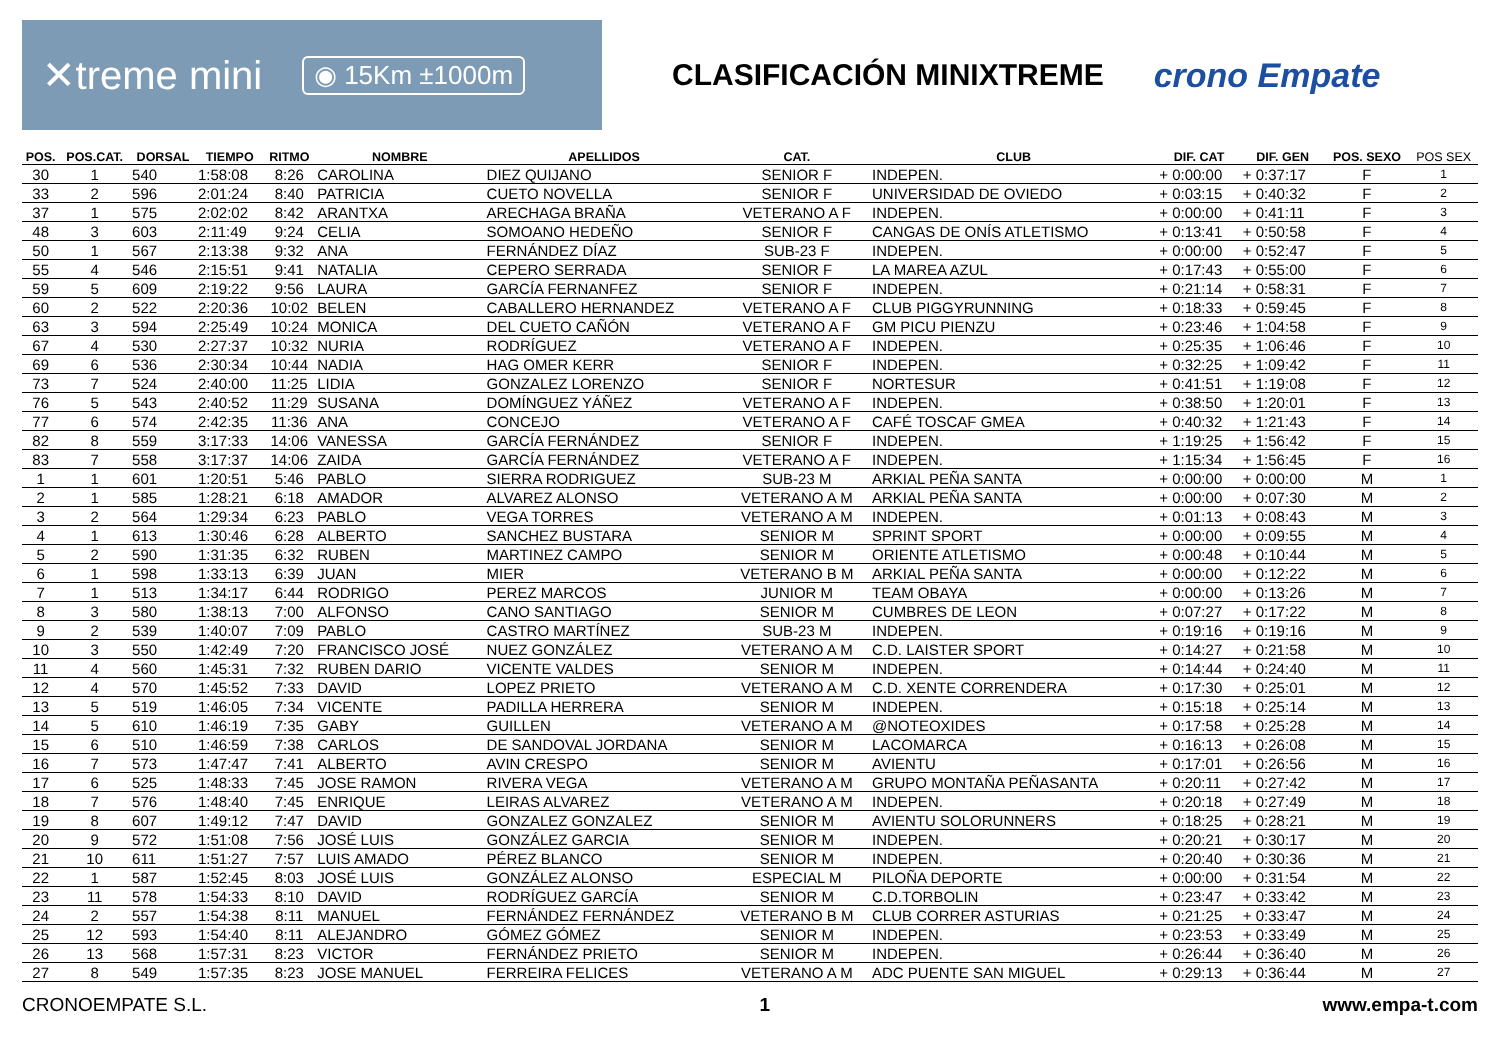✕treme mini ◉ 15Km ±1000m
CLASIFICACIÓN MINIXTREME crono Empate
| POS. | POS.CAT. | DORSAL | TIEMPO | RITMO | NOMBRE | APELLIDOS | CAT. | CLUB | DIF. CAT | DIF. GEN | POS. SEXO | POS SEX |
| --- | --- | --- | --- | --- | --- | --- | --- | --- | --- | --- | --- | --- |
| 30 | 1 | 540 | 1:58:08 | 8:26 | CAROLINA | DIEZ QUIJANO | SENIOR F | INDEPEN. | + 0:00:00 | + 0:37:17 | F | 1 |
| 33 | 2 | 596 | 2:01:24 | 8:40 | PATRICIA | CUETO NOVELLA | SENIOR F | UNIVERSIDAD DE OVIEDO | + 0:03:15 | + 0:40:32 | F | 2 |
| 37 | 1 | 575 | 2:02:02 | 8:42 | ARANTXA | ARECHAGA BRAÑA | VETERANO A F | INDEPEN. | + 0:00:00 | + 0:41:11 | F | 3 |
| 48 | 3 | 603 | 2:11:49 | 9:24 | CELIA | SOMOANO HEDEÑO | SENIOR F | CANGAS DE ONÍS ATLETISMO | + 0:13:41 | + 0:50:58 | F | 4 |
| 50 | 1 | 567 | 2:13:38 | 9:32 | ANA | FERNÁNDEZ DÍAZ | SUB-23 F | INDEPEN. | + 0:00:00 | + 0:52:47 | F | 5 |
| 55 | 4 | 546 | 2:15:51 | 9:41 | NATALIA | CEPERO SERRADA | SENIOR F | LA MAREA AZUL | + 0:17:43 | + 0:55:00 | F | 6 |
| 59 | 5 | 609 | 2:19:22 | 9:56 | LAURA | GARCÍA FERNANFEZ | SENIOR F | INDEPEN. | + 0:21:14 | + 0:58:31 | F | 7 |
| 60 | 2 | 522 | 2:20:36 | 10:02 | BELEN | CABALLERO HERNANDEZ | VETERANO A F | CLUB PIGGYRUNNING | + 0:18:33 | + 0:59:45 | F | 8 |
| 63 | 3 | 594 | 2:25:49 | 10:24 | MONICA | DEL CUETO CAÑÓN | VETERANO A F | GM PICU PIENZU | + 0:23:46 | + 1:04:58 | F | 9 |
| 67 | 4 | 530 | 2:27:37 | 10:32 | NURIA | RODRÍGUEZ | VETERANO A F | INDEPEN. | + 0:25:35 | + 1:06:46 | F | 10 |
| 69 | 6 | 536 | 2:30:34 | 10:44 | NADIA | HAG OMER KERR | SENIOR F | INDEPEN. | + 0:32:25 | + 1:09:42 | F | 11 |
| 73 | 7 | 524 | 2:40:00 | 11:25 | LIDIA | GONZALEZ LORENZO | SENIOR F | NORTESUR | + 0:41:51 | + 1:19:08 | F | 12 |
| 76 | 5 | 543 | 2:40:52 | 11:29 | SUSANA | DOMÍNGUEZ YÁÑEZ | VETERANO A F | INDEPEN. | + 0:38:50 | + 1:20:01 | F | 13 |
| 77 | 6 | 574 | 2:42:35 | 11:36 | ANA | CONCEJO | VETERANO A F | CAFÉ TOSCAF GMEA | + 0:40:32 | + 1:21:43 | F | 14 |
| 82 | 8 | 559 | 3:17:33 | 14:06 | VANESSA | GARCÍA FERNÁNDEZ | SENIOR F | INDEPEN. | + 1:19:25 | + 1:56:42 | F | 15 |
| 83 | 7 | 558 | 3:17:37 | 14:06 | ZAIDA | GARCÍA FERNÁNDEZ | VETERANO A F | INDEPEN. | + 1:15:34 | + 1:56:45 | F | 16 |
| 1 | 1 | 601 | 1:20:51 | 5:46 | PABLO | SIERRA RODRIGUEZ | SUB-23 M | ARKIAL PEÑA SANTA | + 0:00:00 | + 0:00:00 | M | 1 |
| 2 | 1 | 585 | 1:28:21 | 6:18 | AMADOR | ALVAREZ ALONSO | VETERANO A M | ARKIAL PEÑA SANTA | + 0:00:00 | + 0:07:30 | M | 2 |
| 3 | 2 | 564 | 1:29:34 | 6:23 | PABLO | VEGA TORRES | VETERANO A M | INDEPEN. | + 0:01:13 | + 0:08:43 | M | 3 |
| 4 | 1 | 613 | 1:30:46 | 6:28 | ALBERTO | SANCHEZ BUSTARA | SENIOR M | SPRINT SPORT | + 0:00:00 | + 0:09:55 | M | 4 |
| 5 | 2 | 590 | 1:31:35 | 6:32 | RUBEN | MARTINEZ CAMPO | SENIOR M | ORIENTE ATLETISMO | + 0:00:48 | + 0:10:44 | M | 5 |
| 6 | 1 | 598 | 1:33:13 | 6:39 | JUAN | MIER | VETERANO B M | ARKIAL PEÑA SANTA | + 0:00:00 | + 0:12:22 | M | 6 |
| 7 | 1 | 513 | 1:34:17 | 6:44 | RODRIGO | PEREZ MARCOS | JUNIOR M | TEAM OBAYA | + 0:00:00 | + 0:13:26 | M | 7 |
| 8 | 3 | 580 | 1:38:13 | 7:00 | ALFONSO | CANO SANTIAGO | SENIOR M | CUMBRES DE LEON | + 0:07:27 | + 0:17:22 | M | 8 |
| 9 | 2 | 539 | 1:40:07 | 7:09 | PABLO | CASTRO MARTÍNEZ | SUB-23 M | INDEPEN. | + 0:19:16 | + 0:19:16 | M | 9 |
| 10 | 3 | 550 | 1:42:49 | 7:20 | FRANCISCO JOSÉ | NUEZ GONZÁLEZ | VETERANO A M | C.D. LAISTER SPORT | + 0:14:27 | + 0:21:58 | M | 10 |
| 11 | 4 | 560 | 1:45:31 | 7:32 | RUBEN DARIO | VICENTE VALDES | SENIOR M | INDEPEN. | + 0:14:44 | + 0:24:40 | M | 11 |
| 12 | 4 | 570 | 1:45:52 | 7:33 | DAVID | LOPEZ PRIETO | VETERANO A M | C.D. XENTE CORRENDERA | + 0:17:30 | + 0:25:01 | M | 12 |
| 13 | 5 | 519 | 1:46:05 | 7:34 | VICENTE | PADILLA HERRERA | SENIOR M | INDEPEN. | + 0:15:18 | + 0:25:14 | M | 13 |
| 14 | 5 | 610 | 1:46:19 | 7:35 | GABY | GUILLEN | VETERANO A M | @NOTEOXIDES | + 0:17:58 | + 0:25:28 | M | 14 |
| 15 | 6 | 510 | 1:46:59 | 7:38 | CARLOS | DE SANDOVAL JORDANA | SENIOR M | LACOMARCA | + 0:16:13 | + 0:26:08 | M | 15 |
| 16 | 7 | 573 | 1:47:47 | 7:41 | ALBERTO | AVIN CRESPO | SENIOR M | AVIENTU | + 0:17:01 | + 0:26:56 | M | 16 |
| 17 | 6 | 525 | 1:48:33 | 7:45 | JOSE RAMON | RIVERA VEGA | VETERANO A M | GRUPO MONTAÑA PEÑASANTA | + 0:20:11 | + 0:27:42 | M | 17 |
| 18 | 7 | 576 | 1:48:40 | 7:45 | ENRIQUE | LEIRAS ALVAREZ | VETERANO A M | INDEPEN. | + 0:20:18 | + 0:27:49 | M | 18 |
| 19 | 8 | 607 | 1:49:12 | 7:47 | DAVID | GONZALEZ GONZALEZ | SENIOR M | AVIENTU SOLORUNNERS | + 0:18:25 | + 0:28:21 | M | 19 |
| 20 | 9 | 572 | 1:51:08 | 7:56 | JOSÉ LUIS | GONZÁLEZ GARCIA | SENIOR M | INDEPEN. | + 0:20:21 | + 0:30:17 | M | 20 |
| 21 | 10 | 611 | 1:51:27 | 7:57 | LUIS AMADO | PÉREZ BLANCO | SENIOR M | INDEPEN. | + 0:20:40 | + 0:30:36 | M | 21 |
| 22 | 1 | 587 | 1:52:45 | 8:03 | JOSÉ LUIS | GONZÁLEZ ALONSO | ESPECIAL M | PILOÑA DEPORTE | + 0:00:00 | + 0:31:54 | M | 22 |
| 23 | 11 | 578 | 1:54:33 | 8:10 | DAVID | RODRÍGUEZ GARCÍA | SENIOR M | C.D.TORBOLIN | + 0:23:47 | + 0:33:42 | M | 23 |
| 24 | 2 | 557 | 1:54:38 | 8:11 | MANUEL | FERNÁNDEZ FERNÁNDEZ | VETERANO B M | CLUB CORRER ASTURIAS | + 0:21:25 | + 0:33:47 | M | 24 |
| 25 | 12 | 593 | 1:54:40 | 8:11 | ALEJANDRO | GÓMEZ GÓMEZ | SENIOR M | INDEPEN. | + 0:23:53 | + 0:33:49 | M | 25 |
| 26 | 13 | 568 | 1:57:31 | 8:23 | VICTOR | FERNÁNDEZ PRIETO | SENIOR M | INDEPEN. | + 0:26:44 | + 0:36:40 | M | 26 |
| 27 | 8 | 549 | 1:57:35 | 8:23 | JOSE MANUEL | FERREIRA FELICES | VETERANO A M | ADC PUENTE SAN MIGUEL | + 0:29:13 | + 0:36:44 | M | 27 |
CRONOEMPATE S.L. 1 www.empa-t.com